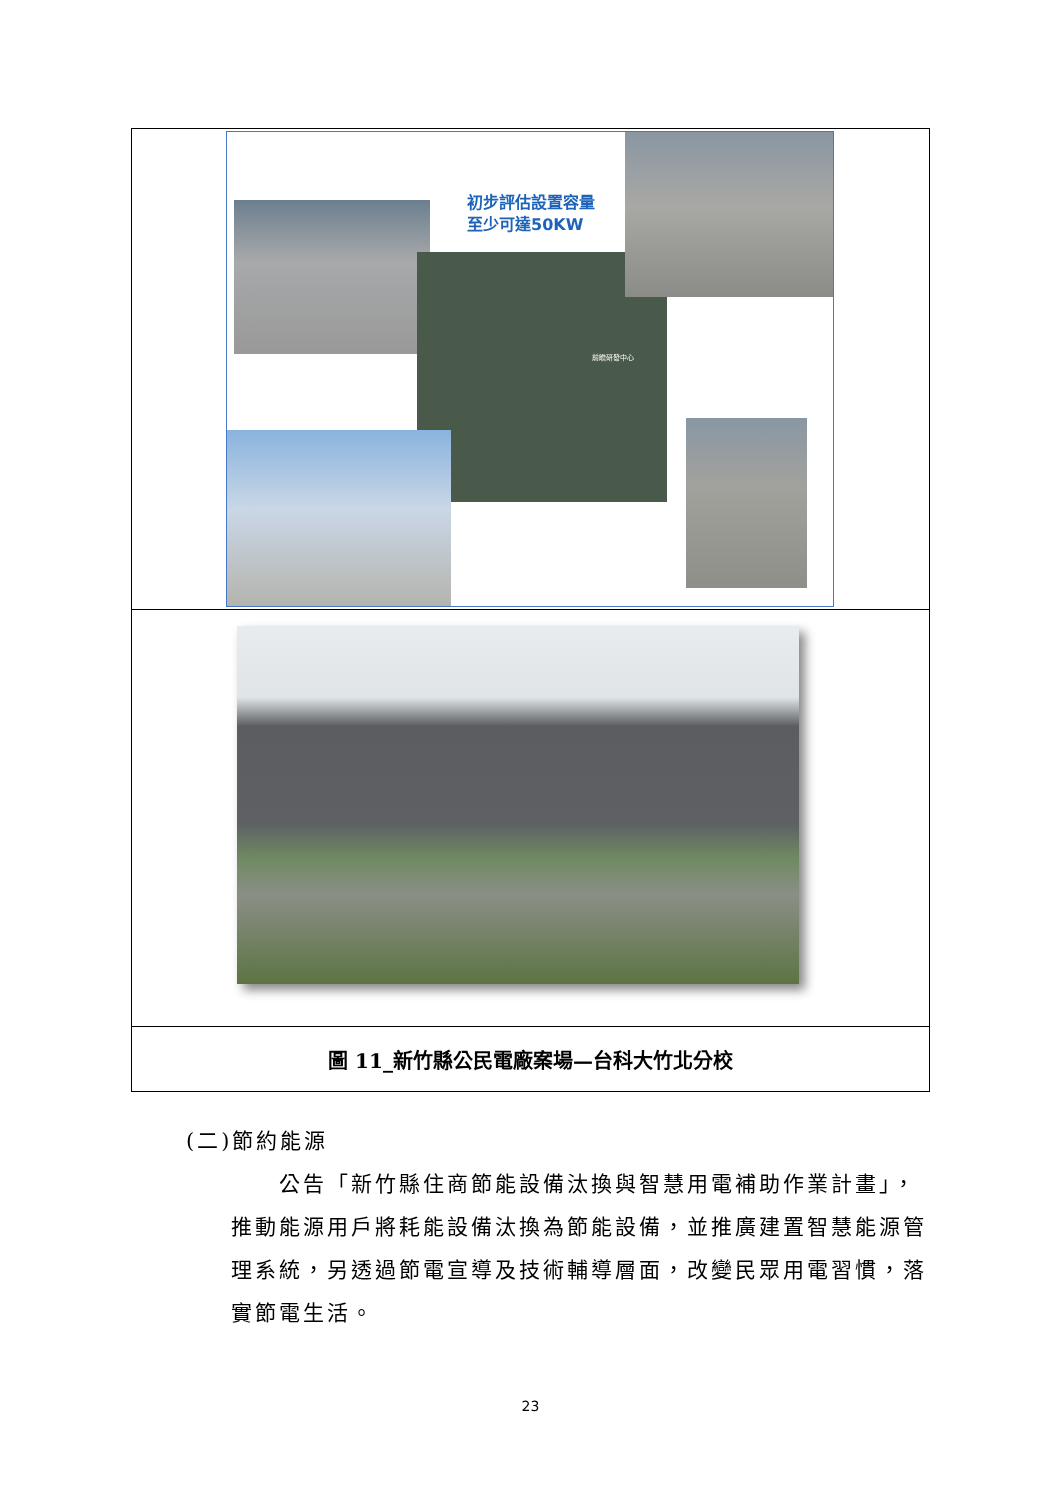| 初步評估設置容量 至少可達50KW 前瞻研發中心 |
| 圖 11_新竹縣公民電廠案場—台科大竹北分校 |
(二)節約能源
公告「新竹縣住商節能設備汰換與智慧用電補助作業計畫」，推動能源用戶將耗能設備汰換為節能設備，並推廣建置智慧能源管理系統，另透過節電宣導及技術輔導層面，改變民眾用電習慣，落實節電生活。
23